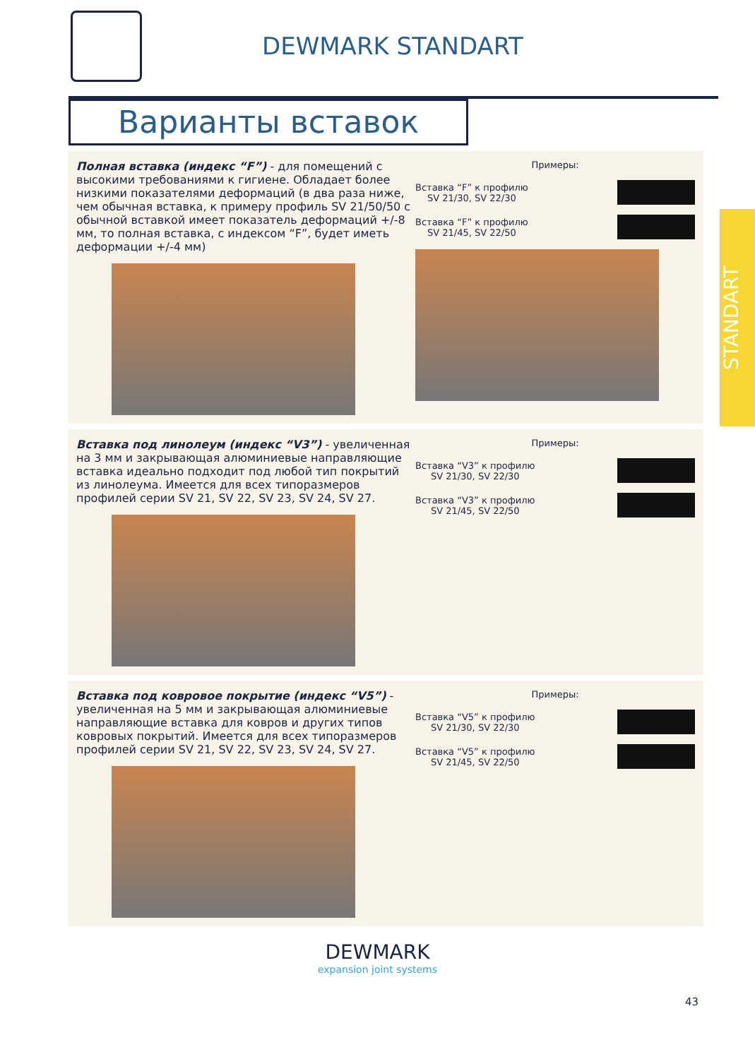DEWMARK STANDART
Варианты вставок
Полная вставка (индекс “F”) - для помещений с высокими требованиями к гигиене. Обладает более низкими показателями деформаций (в два раза ниже, чем обычная вставка, к примеру профиль SV 21/50/50 с обычной вставкой имеет показатель деформаций +/-8 мм, то полная вставка, с индексом “F”, будет иметь деформации +/-4 мм)
Примеры:
Вставка “F” к профилю
SV 21/30, SV 22/30
Вставка “F” к профилю
SV 21/45, SV 22/50
Вставка под линолеум (индекс “V3”) - увеличенная на 3 мм и закрывающая алюминиевые направляющие вставка идеально подходит под любой тип покрытий из линолеума. Имеется для всех типоразмеров профилей серии SV 21, SV 22, SV 23, SV 24, SV 27.
Примеры:
Вставка “V3” к профилю
SV 21/30, SV 22/30
Вставка “V3” к профилю
SV 21/45, SV 22/50
Вставка под ковровое покрытие (индекс “V5”) - увеличенная на 5 мм и закрывающая алюминиевые направляющие вставка для ковров и других типов ковровых покрытий. Имеется для всех типоразмеров профилей серии SV 21, SV 22, SV 23, SV 24, SV 27.
Примеры:
Вставка “V5” к профилю
SV 21/30, SV 22/30
Вставка “V5” к профилю
SV 21/45, SV 22/50
STANDART
DEWMARK
expansion joint systems
43